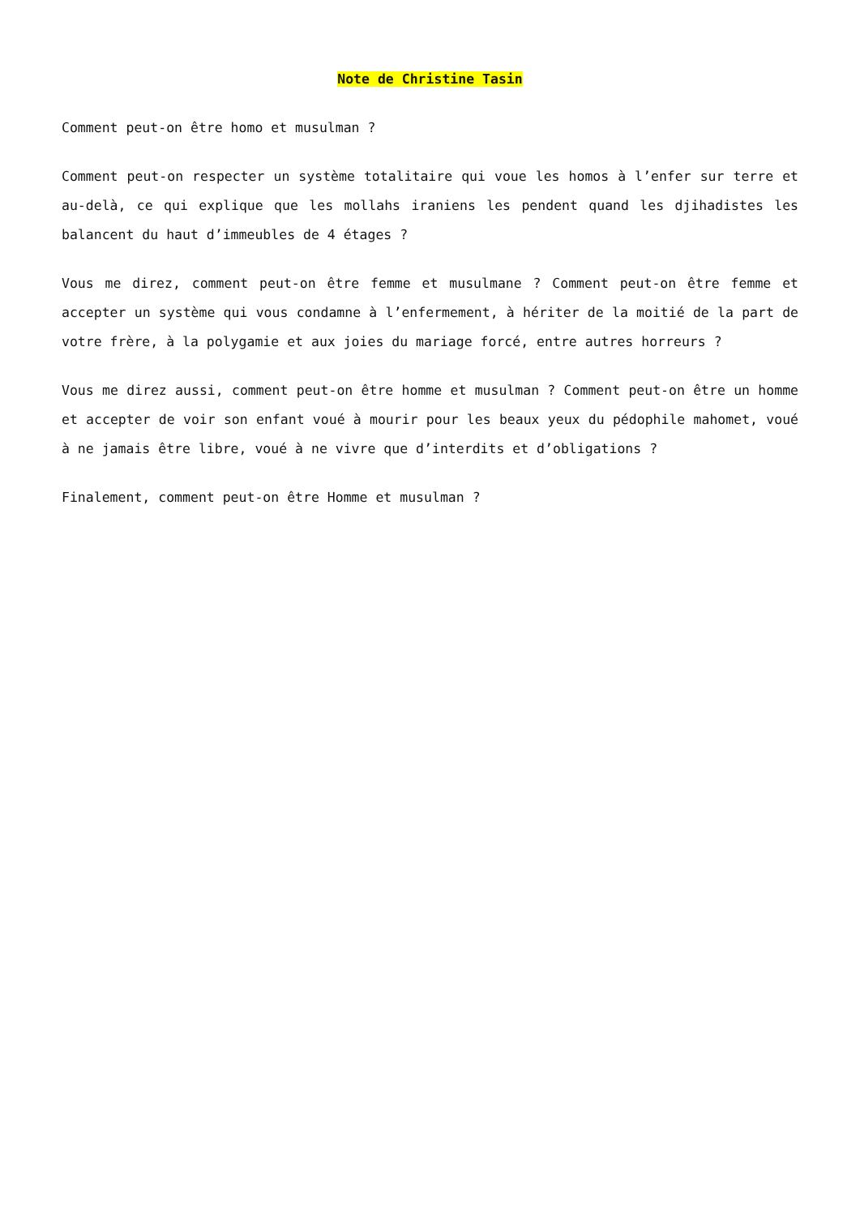Note de Christine Tasin
Comment peut-on être homo et musulman ?
Comment peut-on respecter un système totalitaire qui voue les homos à l’enfer sur terre et au-delà, ce qui explique que les mollahs iraniens les pendent quand les djihadistes les balancent du haut d’immeubles de 4 étages ?
Vous me direz, comment peut-on être femme et musulmane ? Comment peut-on être femme et accepter un système qui vous condamne à l’enfermement, à hériter de la moitié de la part de votre frère, à la polygamie et aux joies du mariage forcé, entre autres horreurs ?
Vous me direz aussi, comment peut-on être homme et musulman ? Comment peut-on être un homme et accepter de voir son enfant voué à mourir pour les beaux yeux du pédophile mahomet, voué à ne jamais être libre, voué à ne vivre que d’interdits et d’obligations ?
Finalement, comment peut-on être Homme et musulman ?